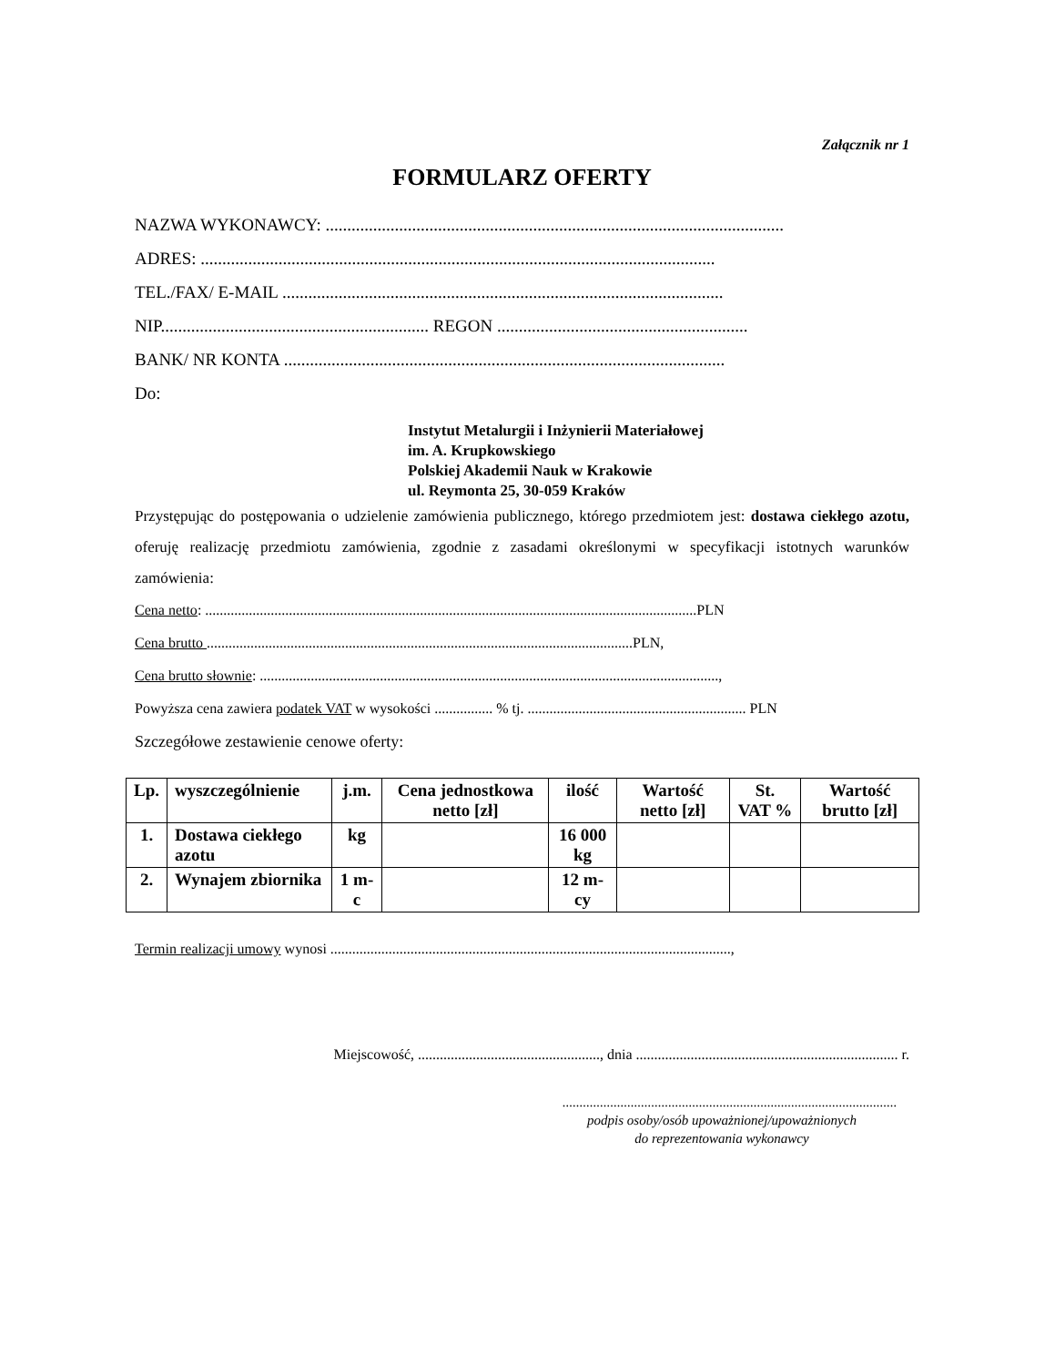Załącznik nr 1
FORMULARZ OFERTY
NAZWA WYKONAWCY: ..........................................................................................................
ADRES: .......................................................................................................................
TEL./FAX/ E-MAIL ......................................................................................................
NIP.............................................................. REGON ..........................................................
BANK/ NR KONTA ......................................................................................................
Do:
Instytut Metalurgii i Inżynierii Materiałowej
im. A. Krupkowskiego
Polskiej Akademii Nauk w Krakowie
ul. Reymonta 25, 30-059 Kraków
Przystępując do postępowania o udzielenie zamówienia publicznego, którego przedmiotem jest: dostawa ciekłego azotu, oferuję realizację przedmiotu zamówienia, zgodnie z zasadami określonymi w specyfikacji istotnych warunków zamówienia:
Cena netto: .......................................................................................................................................PLN
Cena brutto .....................................................................................................................PLN,
Cena brutto słownie: ..............................................................................................................................,
Powyższa cena zawiera podatek VAT w wysokości ................ % tj. ............................................................ PLN
Szczegółowe zestawienie cenowe oferty:
| Lp. | wyszczególnienie | j.m. | Cena jednostkowa netto [zł] | ilość | Wartość netto [zł] | St. VAT % | Wartość brutto [zł] |
| --- | --- | --- | --- | --- | --- | --- | --- |
| 1. | Dostawa ciekłego azotu | kg | | 16 000 kg | | | |
| 2. | Wynajem zbiornika | 1 m-c | | 12 m-cy | | | |
Termin realizacji umowy wynosi ..............................................................................................................,
Miejscowość, .................................................., dnia ........................................................................ r.
..................................................................................................
podpis osoby/osób upoważnionej/upoważnionych
do reprezentowania wykonawcy